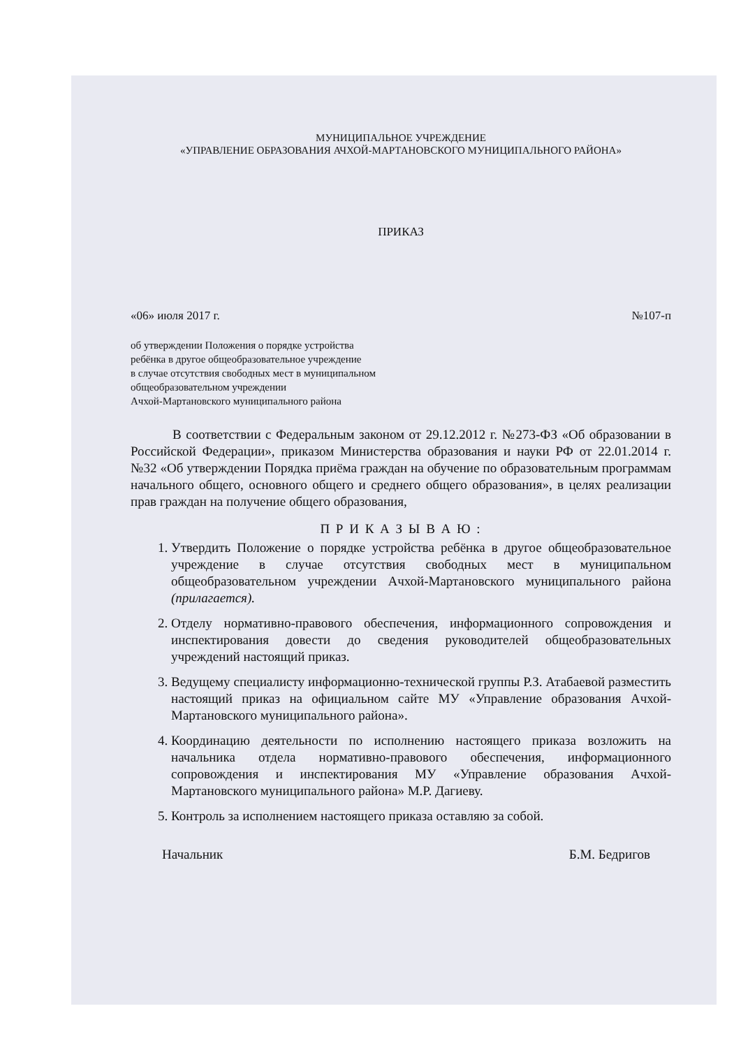МУНИЦИПАЛЬНОЕ УЧРЕЖДЕНИЕ
«УПРАВЛЕНИЕ ОБРАЗОВАНИЯ АЧХОЙ-МАРТАНОВСКОГО МУНИЦИПАЛЬНОГО РАЙОНА»
ПРИКАЗ
«06» июля 2017 г. №107-п
об утверждении Положения о порядке устройства
ребёнка в другое общеобразовательное учреждение
в случае отсутствия свободных мест в муниципальном
общеобразовательном учреждении
Ачхой-Мартановского муниципального района
В соответствии с Федеральным законом от 29.12.2012 г. №273-ФЗ «Об образовании в Российской Федерации», приказом Министерства образования и науки РФ от 22.01.2014 г. №32 «Об утверждении Порядка приёма граждан на обучение по образовательным программам начального общего, основного общего и среднего общего образования», в целях реализации прав граждан на получение общего образования,
П Р И К А З Ы В А Ю :
1. Утвердить Положение о порядке устройства ребёнка в другое общеобразовательное учреждение в случае отсутствия свободных мест в муниципальном общеобразовательном учреждении Ачхой-Мартановского муниципального района (прилагается).
2. Отделу нормативно-правового обеспечения, информационного сопровождения и инспектирования довести до сведения руководителей общеобразовательных учреждений настоящий приказ.
3. Ведущему специалисту информационно-технической группы Р.З. Атабаевой разместить настоящий приказ на официальном сайте МУ «Управление образования Ачхой-Мартановского муниципального района».
4. Координацию деятельности по исполнению настоящего приказа возложить на начальника отдела нормативно-правового обеспечения, информационного сопровождения и инспектирования МУ «Управление образования Ачхой-Мартановского муниципального района» М.Р. Дагиеву.
5. Контроль за исполнением настоящего приказа оставляю за собой.
Начальник Б.М. Бедригов